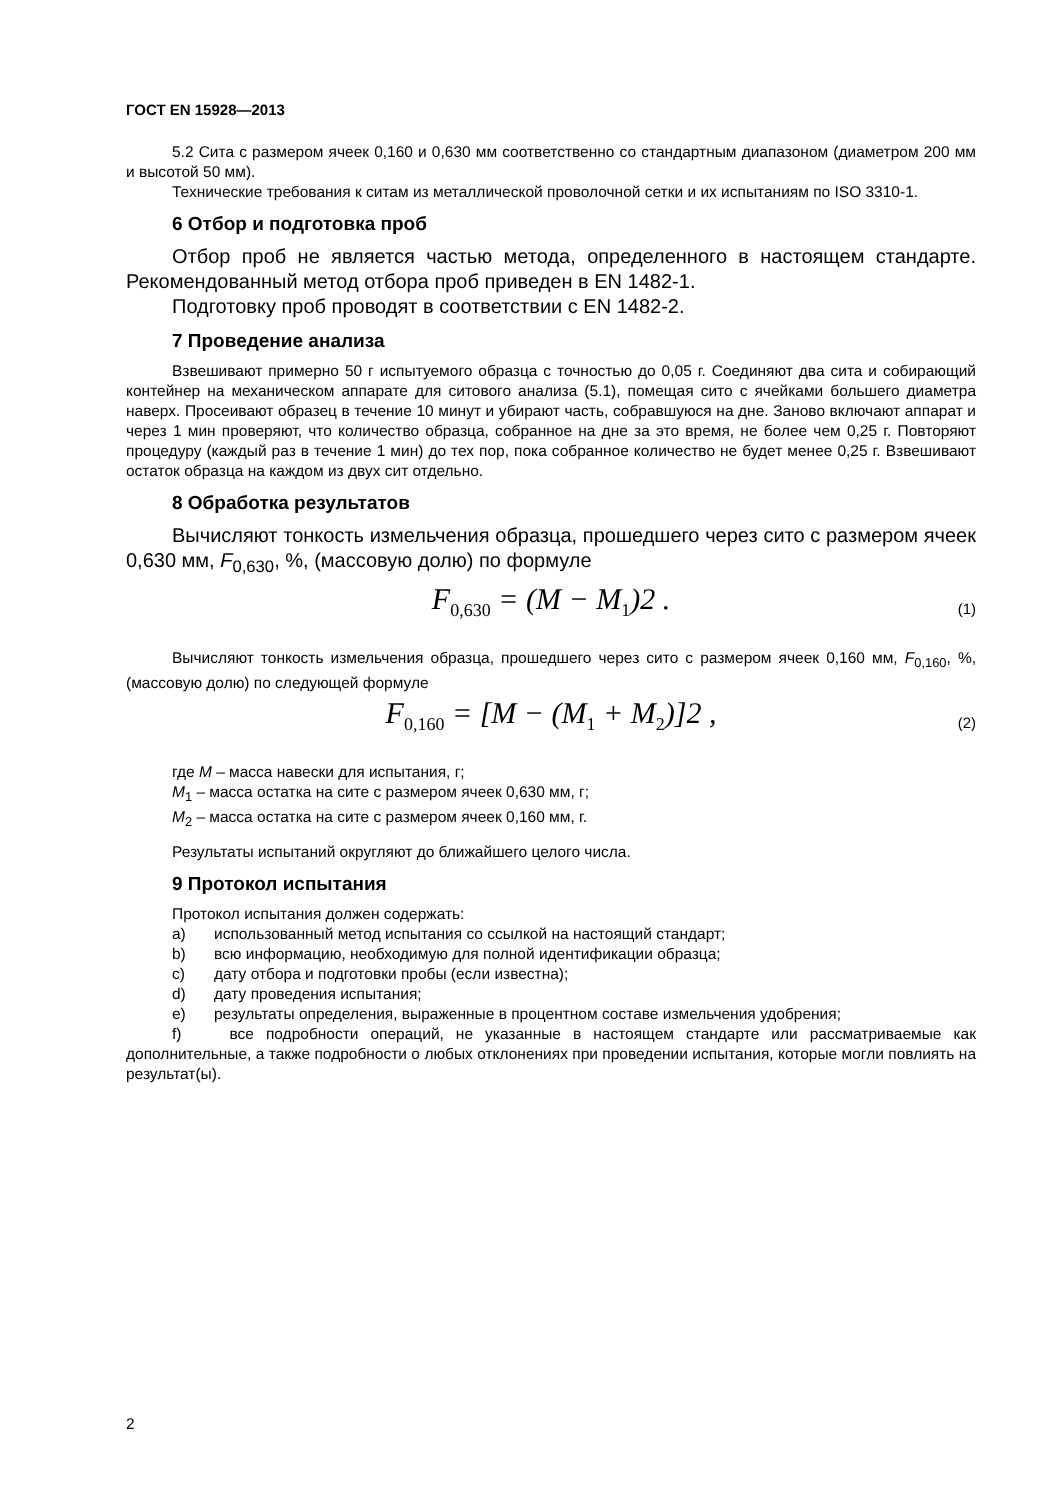ГОСТ EN 15928—2013
5.2 Сита с размером ячеек 0,160 и 0,630 мм соответственно со стандартным диапазоном (диаметром 200 мм и высотой 50 мм).
Технические требования к ситам из металлической проволочной сетки и их испытаниям по ISO 3310-1.
6 Отбор и подготовка проб
Отбор проб не является частью метода, определенного в настоящем стандарте. Рекомендованный метод отбора проб приведен в EN 1482-1.
Подготовку проб проводят в соответствии с EN 1482-2.
7 Проведение анализа
Взвешивают примерно 50 г испытуемого образца с точностью до 0,05 г. Соединяют два сита и собирающий контейнер на механическом аппарате для ситового анализа (5.1), помещая сито с ячейками большего диаметра наверх. Просеивают образец в течение 10 минут и убирают часть, собравшуюся на дне. Заново включают аппарат и через 1 мин проверяют, что количество образца, собранное на дне за это время, не более чем 0,25 г. Повторяют процедуру (каждый раз в течение 1 мин) до тех пор, пока собранное количество не будет менее 0,25 г. Взвешивают остаток образца на каждом из двух сит отдельно.
8 Обработка результатов
Вычисляют тонкость измельчения образца, прошедшего через сито с размером ячеек 0,630 мм, F<sub>0,630</sub>, %, (массовую долю) по формуле
F<sub>0,630</sub> = (M − M<sub>1</sub>)2 . (1)
Вычисляют тонкость измельчения образца, прошедшего через сито с размером ячеек 0,160 мм, F<sub>0,160</sub>, %, (массовую долю) по следующей формуле
F<sub>0,160</sub> = [M − (M<sub>1</sub> + M<sub>2</sub>)]2 , (2)
где M – масса навески для испытания, г;
M<sub>1</sub> – масса остатка на сите с размером ячеек 0,630 мм, г;
M<sub>2</sub> – масса остатка на сите с размером ячеек 0,160 мм, г.
Результаты испытаний округляют до ближайшего целого числа.
9 Протокол испытания
Протокол испытания должен содержать:
a) использованный метод испытания со ссылкой на настоящий стандарт;
b) всю информацию, необходимую для полной идентификации образца;
c) дату отбора и подготовки пробы (если известна);
d) дату проведения испытания;
e) результаты определения, выраженные в процентном составе измельчения удобрения;
f) все подробности операций, не указанные в настоящем стандарте или рассматриваемые как дополнительные, а также подробности о любых отклонениях при проведении испытания, которые могли повлиять на результат(ы).
2